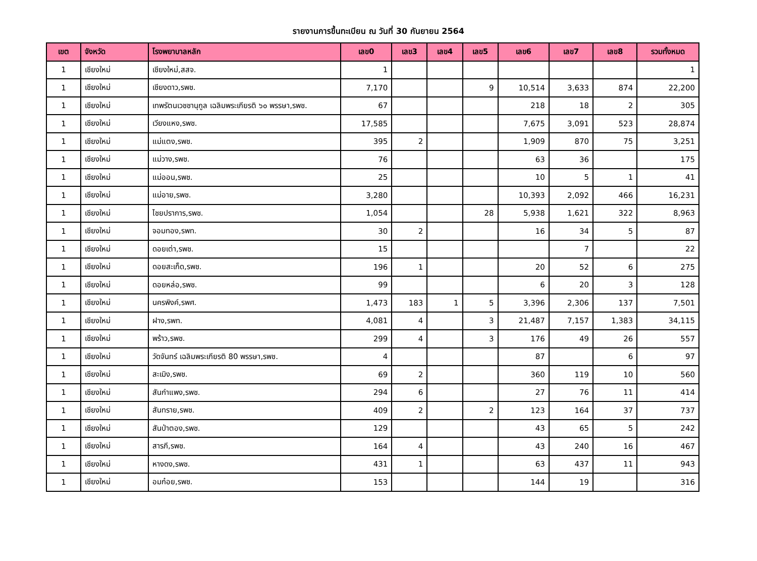รายงานการขึ้นทะเบียน ณ วันที่ 30 กันยายน 2564
| เขต | จังหวัด | โรงพยาบาลหลัก | เลข0 | เลข3 | เลข4 | เลข5 | เลข6 | เลข7 | เลข8 | รวมทั้งหมด |
| --- | --- | --- | --- | --- | --- | --- | --- | --- | --- | --- |
| 1 | เชียงใหม่ | เชียงใหม่,สสจ. | 1 | | | | | | | 1 |
| 1 | เชียงใหม่ | เชียงดาว,รพช. | 7,170 | | | 9 | 10,514 | 3,633 | 874 | 22,200 |
| 1 | เชียงใหม่ | เทพรัตนเวชชานุกูล เฉลิมพระเกียรติ ๖๐ พรรษา,รพช. | 67 | | | | 218 | 18 | 2 | 305 |
| 1 | เชียงใหม่ | เวียงแหง,รพช. | 17,585 | | | | 7,675 | 3,091 | 523 | 28,874 |
| 1 | เชียงใหม่ | แม่แตง,รพช. | 395 | 2 | | | 1,909 | 870 | 75 | 3,251 |
| 1 | เชียงใหม่ | แม่วาง,รพช. | 76 | | | | 63 | 36 | | 175 |
| 1 | เชียงใหม่ | แม่ออน,รพช. | 25 | | | | 10 | 5 | 1 | 41 |
| 1 | เชียงใหม่ | แม่อาย,รพช. | 3,280 | | | | 10,393 | 2,092 | 466 | 16,231 |
| 1 | เชียงใหม่ | ไชยปราการ,รพช. | 1,054 | | | 28 | 5,938 | 1,621 | 322 | 8,963 |
| 1 | เชียงใหม่ | จอมทอง,รพท. | 30 | 2 | | | 16 | 34 | 5 | 87 |
| 1 | เชียงใหม่ | ดอยเต่า,รพช. | 15 | | | | | 7 | | 22 |
| 1 | เชียงใหม่ | ดอยสะเก็ด,รพช. | 196 | 1 | | | 20 | 52 | 6 | 275 |
| 1 | เชียงใหม่ | ดอยหล่อ,รพช. | 99 | | | | 6 | 20 | 3 | 128 |
| 1 | เชียงใหม่ | นครพิงค์,รพศ. | 1,473 | 183 | 1 | 5 | 3,396 | 2,306 | 137 | 7,501 |
| 1 | เชียงใหม่ | ฝาง,รพท. | 4,081 | 4 | | 3 | 21,487 | 7,157 | 1,383 | 34,115 |
| 1 | เชียงใหม่ | พร้าว,รพช. | 299 | 4 | | 3 | 176 | 49 | 26 | 557 |
| 1 | เชียงใหม่ | วัดจันทร์ เฉลิมพระเกียรติ 80 พรรษา,รพช. | 4 | | | | 87 | | 6 | 97 |
| 1 | เชียงใหม่ | สะเมิง,รพช. | 69 | 2 | | | 360 | 119 | 10 | 560 |
| 1 | เชียงใหม่ | สันกำแพง,รพช. | 294 | 6 | | | 27 | 76 | 11 | 414 |
| 1 | เชียงใหม่ | สันทราย,รพช. | 409 | 2 | | 2 | 123 | 164 | 37 | 737 |
| 1 | เชียงใหม่ | สันป่าตอง,รพช. | 129 | | | | 43 | 65 | 5 | 242 |
| 1 | เชียงใหม่ | สารภี,รพช. | 164 | 4 | | | 43 | 240 | 16 | 467 |
| 1 | เชียงใหม่ | หางดง,รพช. | 431 | 1 | | | 63 | 437 | 11 | 943 |
| 1 | เชียงใหม่ | อมก๋อย,รพช. | 153 | | | | 144 | 19 | | 316 |